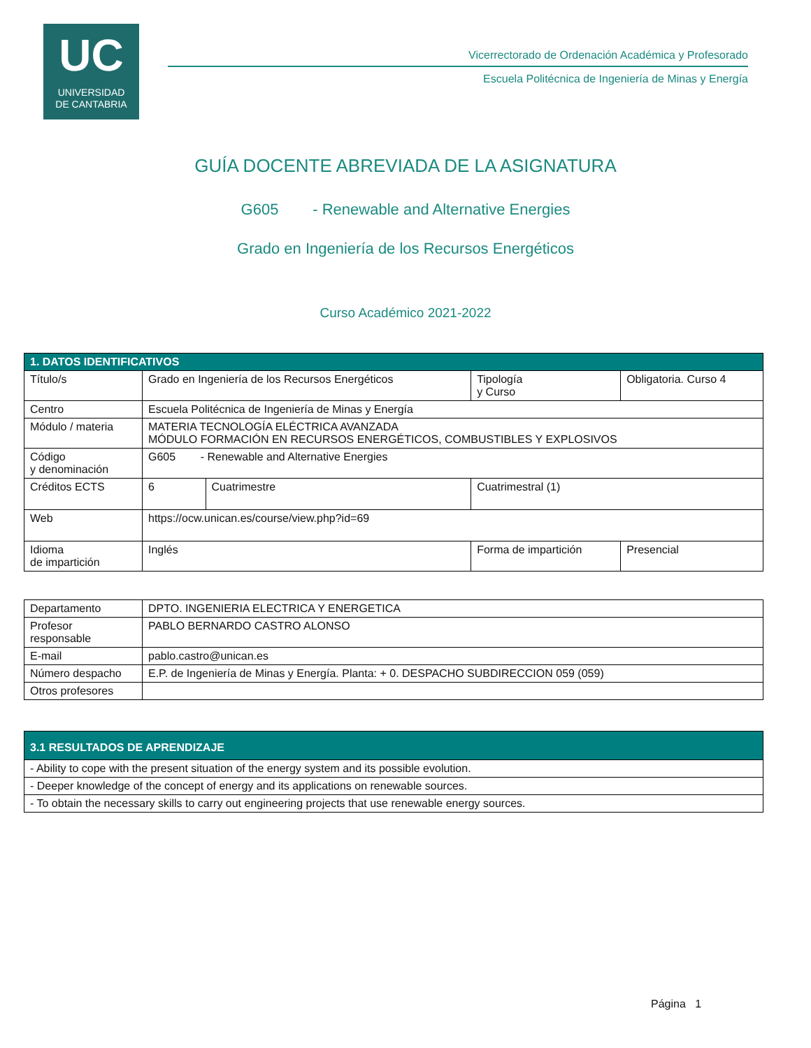UC
UNIVERSIDAD
DE CANTABRIA
Vicerrectorado de Ordenación Académica y Profesorado
Escuela Politécnica de Ingeniería de Minas y Energía
GUÍA DOCENTE ABREVIADA DE LA ASIGNATURA
G605 - Renewable and Alternative Energies
Grado en Ingeniería de los Recursos Energéticos
Curso Académico 2021-2022
| 1. DATOS IDENTIFICATIVOS | | | | |
| Título/s | Grado en Ingeniería de los Recursos Energéticos | | Tipología y Curso | Obligatoria. Curso 4 |
| Centro | Escuela Politécnica de Ingeniería de Minas y Energía | | | |
| Módulo / materia | MATERIA TECNOLOGÍA ELÉCTRICA AVANZADA MÓDULO FORMACIÓN EN RECURSOS ENERGÉTICOS, COMBUSTIBLES Y EXPLOSIVOS | | | |
| Código y denominación | G605 - Renewable and Alternative Energies | | | |
| Créditos ECTS | 6 | Cuatrimestre | Cuatrimestral (1) | |
| Web | https://ocw.unican.es/course/view.php?id=69 | | | |
| Idioma de impartición | Inglés | | Forma de impartición | Presencial |
| Departamento | DPTO. INGENIERIA ELECTRICA Y ENERGETICA |
| Profesor responsable | PABLO BERNARDO CASTRO ALONSO |
| E-mail | pablo.castro@unican.es |
| Número despacho | E.P. de Ingeniería de Minas y Energía. Planta: + 0. DESPACHO SUBDIRECCION 059 (059) |
| Otros profesores | |
| 3.1 RESULTADOS DE APRENDIZAJE |
| - Ability to cope with the present situation of the energy system and its possible evolution. |
| - Deeper knowledge of the concept of energy and its applications on renewable sources. |
| - To obtain the necessary skills to carry out engineering projects that use renewable energy sources. |
Página 1